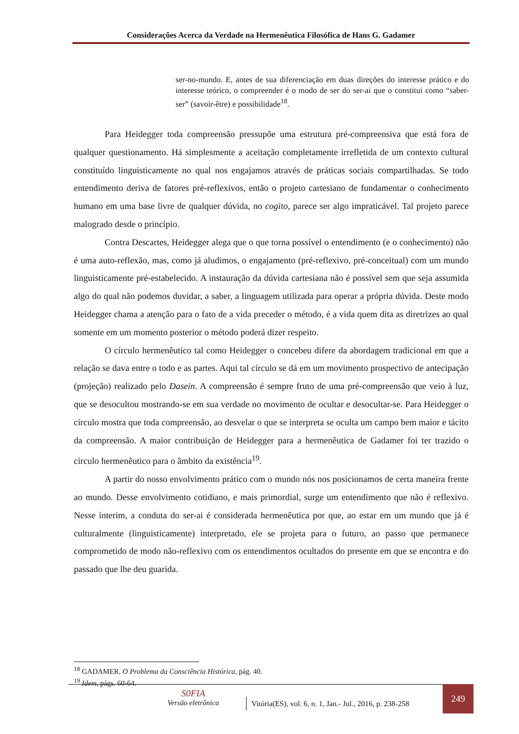Considerações Acerca da Verdade na Hermenêutica Filosófica de Hans G. Gadamer
ser-no-mundo. E, antes de sua diferenciação em duas direções do interesse prático e do interesse teórico, o compreender é o modo de ser do ser-ai que o constitui como “saber-ser” (savoir-être) e possibilidade<sup>18</sup>.
Para Heidegger toda compreensão pressupõe uma estrutura pré-compreensiva que está fora de qualquer questionamento. Há simplesmente a aceitação completamente irrefletida de um contexto cultural constituído linguisticamente no qual nos engajamos através de práticas sociais compartilhadas. Se todo entendimento deriva de fatores pré-reflexivos, então o projeto cartesiano de fundamentar o conhecimento humano em uma base livre de qualquer dúvida, no cogito, parece ser algo impraticável. Tal projeto parece malogrado desde o princípio.
Contra Descartes, Heidegger alega que o que torna possível o entendimento (e o conhecimento) não é uma auto-reflexão, mas, como já aludimos, o engajamento (pré-reflexivo, pré-conceitual) com um mundo linguisticamente pré-estabelecido. A instauração da dúvida cartesiana não é possível sem que seja assumida algo do qual não podemos duvidar, a saber, a linguagem utilizada para operar a própria dúvida. Deste modo Heidegger chama a atenção para o fato de a vida preceder o método, é a vida quem dita as diretrizes ao qual somente em um momento posterior o método poderá dizer respeito.
O círculo hermenêutico tal como Heidegger o concebeu difere da abordagem tradicional em que a relação se dava entre o todo e as partes. Aqui tal círculo se dá em um movimento prospectivo de antecipação (projeção) realizado pelo Dasein. A compreensão é sempre fruto de uma pré-compreensão que veio à luz, que se desocultou mostrando-se em sua verdade no movimento de ocultar e desocultar-se. Para Heidegger o círculo mostra que toda compreensão, ao desvelar o que se interpreta se oculta um campo bem maior e tácito da compreensão. A maior contribuição de Heidegger para a hermenêutica de Gadamer foi ter trazido o círculo hermenêutico para o âmbito da existência<sup>19</sup>.
A partir do nosso envolvimento prático com o mundo nós nos posicionamos de certa maneira frente ao mundo. Desse envolvimento cotidiano, e mais primordial, surge um entendimento que não é reflexivo. Nesse ínterim, a conduta do ser-ai é considerada hermenêutica por que, ao estar em um mundo que já é culturalmente (linguisticamente) interpretado, ele se projeta para o futuro, ao passo que permanece comprometido de modo não-reflexivo com os entendimentos ocultados do presente em que se encontra e do passado que lhe deu guarida.
<sup>18</sup> GADAMER, O Problema da Consciência Histórica, pág. 40.
<sup>19</sup> Idem, págs. 60-64.
S0FIA
Versão eletrônica
Vitória(ES), vol. 6, n. 1, Jan.- Jul., 2016, p. 238-258
249